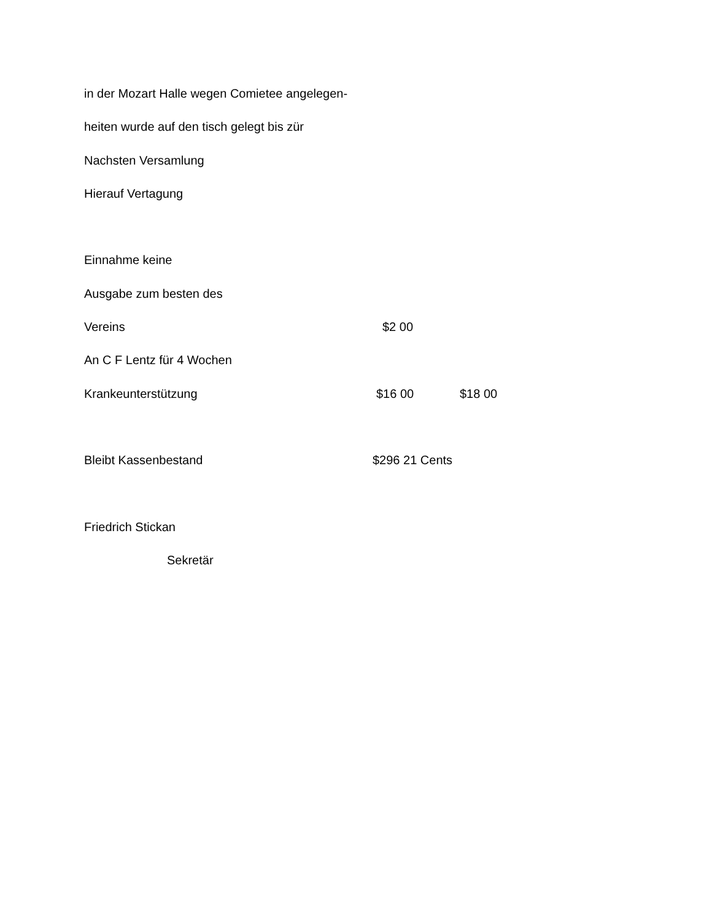in der Mozart Halle wegen Comietee angelegen-
heiten wurde auf den tisch gelegt bis zür
Nachsten Versamlung
Hierauf Vertagung
Einnahme keine
Ausgabe zum besten des
Vereins $2 00
An C F Lentz für 4 Wochen
Krankeunterstützung $16 00 $18 00
Bleibt Kassenbestand $296 21 Cents
Friedrich Stickan
Sekretär